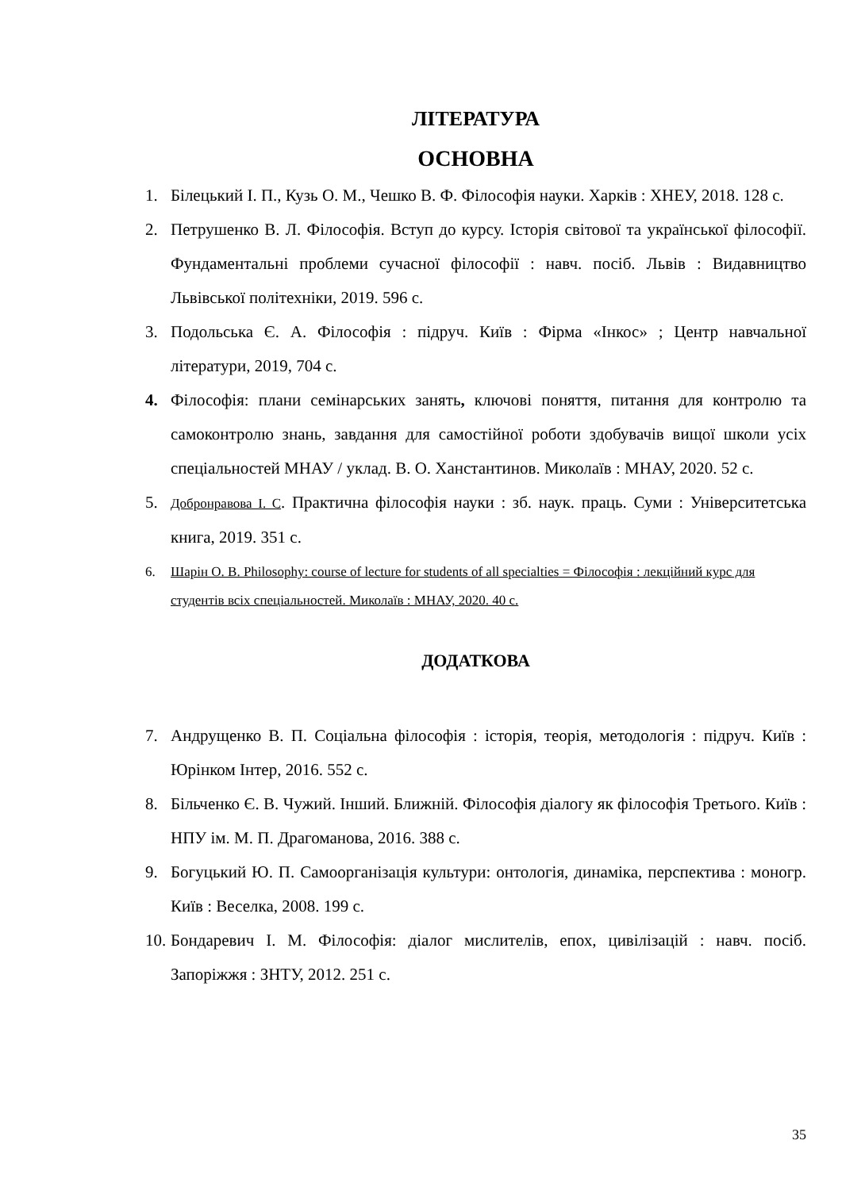ЛІТЕРАТУРА
ОСНОВНА
1. Білецький І. П., Кузь О. М., Чешко В. Ф. Філософія науки. Харків : ХНЕУ, 2018. 128 с.
2. Петрушенко В. Л. Філософія. Вступ до курсу. Історія світової та української філософії. Фундаментальні проблеми сучасної філософії : навч. посіб. Львів : Видавництво Львівської політехніки, 2019. 596 с.
3. Подольська Є. А. Філософія : підруч. Київ : Фірма «Інкос» ; Центр навчальної літератури, 2019, 704 с.
4. Філософія: плани семінарських занять, ключові поняття, питання для контролю та самоконтролю знань, завдання для самостійної роботи здобувачів вищої школи усіх спеціальностей МНАУ / уклад. В. О. Ханстантинов. Миколаїв : МНАУ, 2020. 52 с.
5. Добронравова І. С. Практична філософія науки : зб. наук. праць. Суми : Університетська книга, 2019. 351 с.
6. Шарін О. В. Philosophy: course of lecture for students of all specialties = Філософія : лекційний курс для студентів всіх спеціальностей. Миколаїв : МНАУ, 2020. 40 с.
ДОДАТКОВА
7. Андрущенко В. П. Соціальна філософія : історія, теорія, методологія : підруч. Київ : Юрінком Інтер, 2016. 552 с.
8. Більченко Є. В. Чужий. Інший. Ближній. Філософія діалогу як філософія Третього. Київ : НПУ ім. М. П. Драгоманова, 2016. 388 с.
9. Богуцький Ю. П. Самоорганізація культури: онтологія, динаміка, перспектива : моногр. Київ : Веселка, 2008. 199 с.
10. Бондаревич І. М. Філософія: діалог мислителів, епох, цивілізацій : навч. посіб. Запоріжжя : ЗНТУ, 2012. 251 с.
35